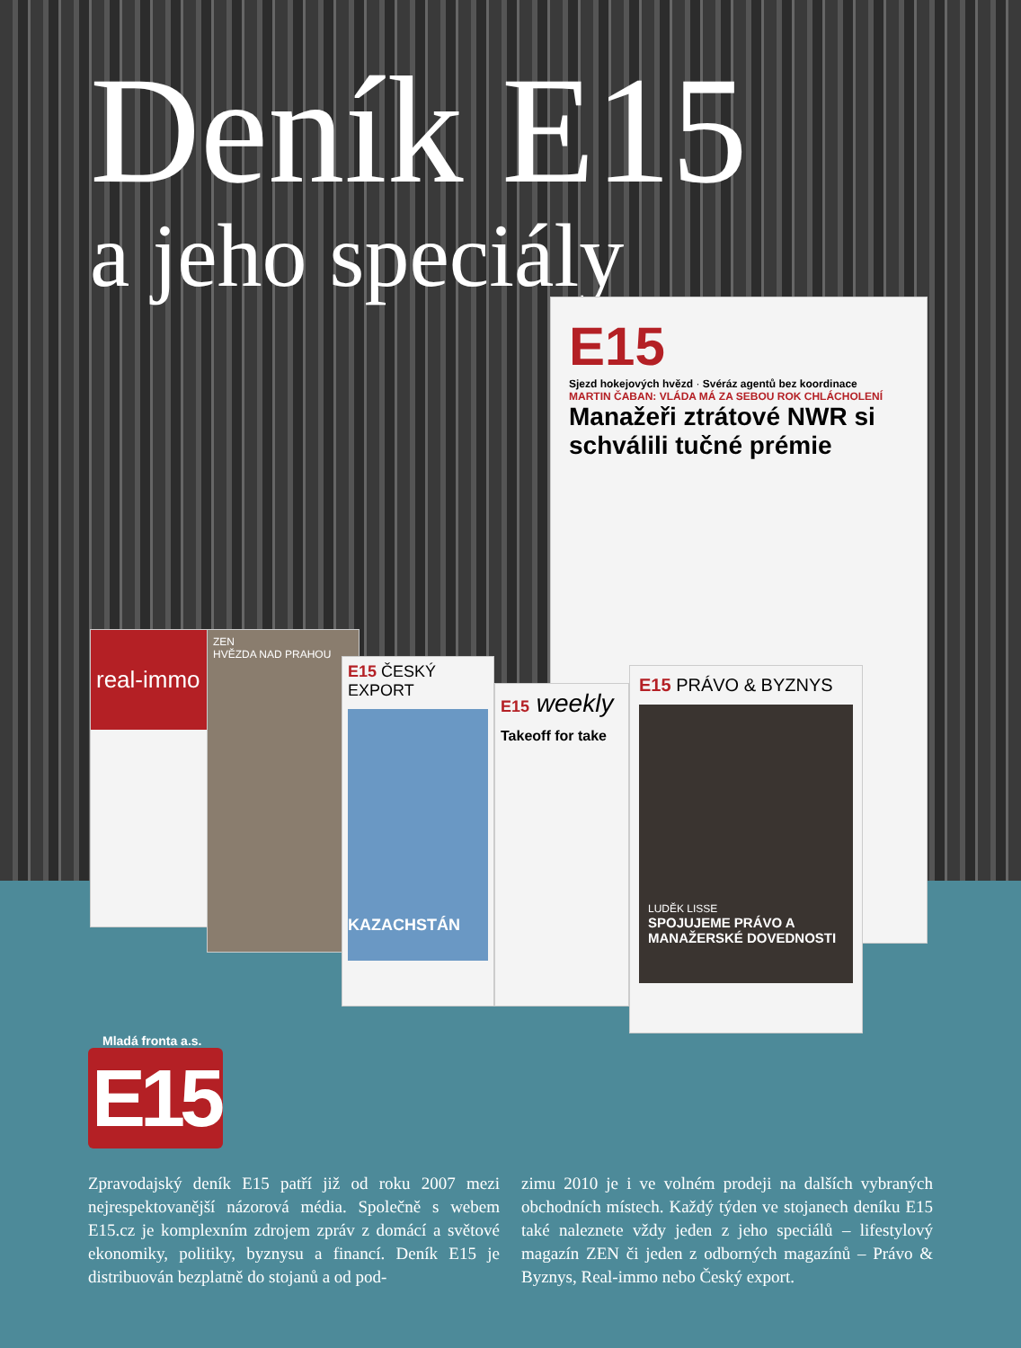Deník E15
a jeho speciály
E15
Sjezd hokejových hvězd · Svéráz agentů bez koordinace
MARTIN ČABAN: VLÁDA MÁ ZA SEBOU ROK CHLÁCHOLENÍ
Manažeři ztrátové NWR si schválili tučné prémie
real-immo
ZEN
HVĚZDA NAD PRAHOU
E15 ČESKÝ EXPORT
KAZACHSTÁN
E15 weekly
Takeoff for take
E15 PRÁVO & BYZNYS
LUDĚK LISSE
SPOJUJEME PRÁVO A MANAŽERSKÉ DOVEDNOSTI
Mladá fronta a.s.
E15
Zpravodajský deník E15 patří již od roku 2007 mezi nejrespektovanější názorová média. Společně s webem E15.cz je komplexním zdrojem zpráv z domácí a světové ekonomiky, politiky, byznysu a financí. Deník E15 je distribuován bezplatně do stojanů a od pod-
zimu 2010 je i ve volném prodeji na dalších vybraných obchodních místech. Každý týden ve stojanech deníku E15 také naleznete vždy jeden z jeho speciálů – lifestylový magazín ZEN či jeden z odborných magazínů – Právo & Byznys, Real-immo nebo Český export.